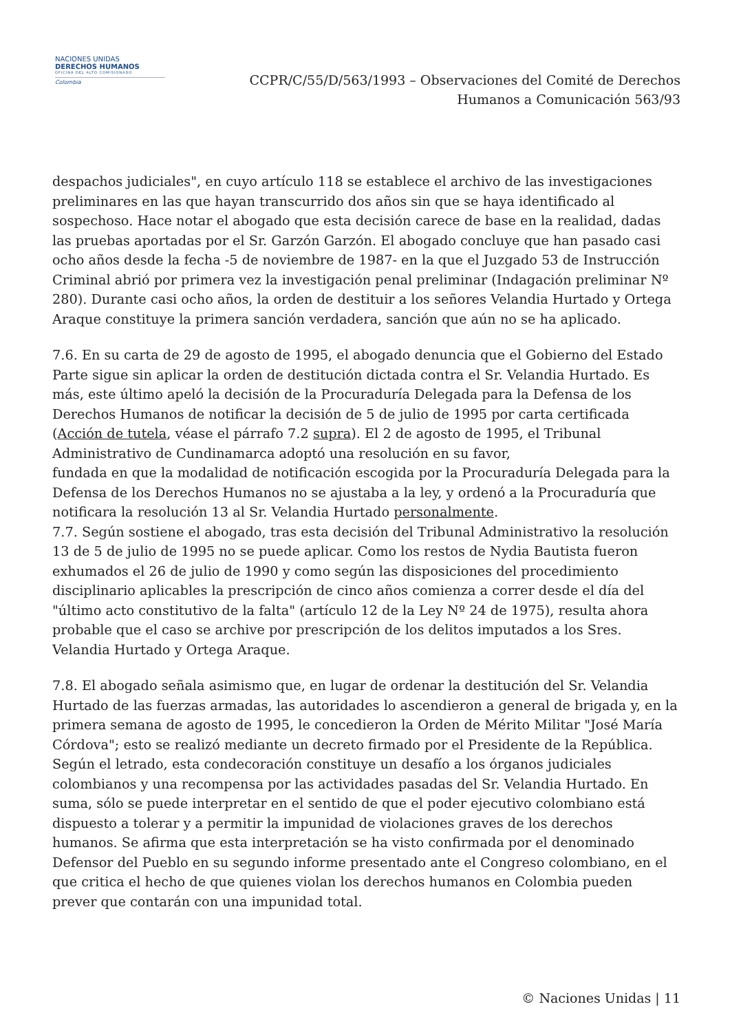NACIONES UNIDAS
DERECHOS HUMANOS
OFICINA DEL ALTO COMISIONADO
Colombia
CCPR/C/55/D/563/1993 – Observaciones del Comité de Derechos
Humanos a Comunicación 563/93
despachos judiciales", en cuyo artículo 118 se establece el archivo de las investigaciones preliminares en las que hayan transcurrido dos años sin que se haya identificado al sospechoso. Hace notar el abogado que esta decisión carece de base en la realidad, dadas las pruebas aportadas por el Sr. Garzón Garzón. El abogado concluye que han pasado casi ocho años desde la fecha -5 de noviembre de 1987- en la que el Juzgado 53 de Instrucción Criminal abrió por primera vez la investigación penal preliminar (Indagación preliminar Nº 280). Durante casi ocho años, la orden de destituir a los señores Velandia Hurtado y Ortega Araque constituye la primera sanción verdadera, sanción que aún no se ha aplicado.
7.6. En su carta de 29 de agosto de 1995, el abogado denuncia que el Gobierno del Estado Parte sigue sin aplicar la orden de destitución dictada contra el Sr. Velandia Hurtado. Es más, este último apeló la decisión de la Procuraduría Delegada para la Defensa de los Derechos Humanos de notificar la decisión de 5 de julio de 1995 por carta certificada (Acción de tutela, véase el párrafo 7.2 supra). El 2 de agosto de 1995, el Tribunal Administrativo de Cundinamarca adoptó una resolución en su favor,
fundada en que la modalidad de notificación escogida por la Procuraduría Delegada para la Defensa de los Derechos Humanos no se ajustaba a la ley, y ordenó a la Procuraduría que notificara la resolución 13 al Sr. Velandia Hurtado personalmente.
7.7. Según sostiene el abogado, tras esta decisión del Tribunal Administrativo la resolución 13 de 5 de julio de 1995 no se puede aplicar. Como los restos de Nydia Bautista fueron exhumados el 26 de julio de 1990 y como según las disposiciones del procedimiento disciplinario aplicables la prescripción de cinco años comienza a correr desde el día del "último acto constitutivo de la falta" (artículo 12 de la Ley Nº 24 de 1975), resulta ahora probable que el caso se archive por prescripción de los delitos imputados a los Sres. Velandia Hurtado y Ortega Araque.
7.8. El abogado señala asimismo que, en lugar de ordenar la destitución del Sr. Velandia Hurtado de las fuerzas armadas, las autoridades lo ascendieron a general de brigada y, en la primera semana de agosto de 1995, le concedieron la Orden de Mérito Militar "José María Córdova"; esto se realizó mediante un decreto firmado por el Presidente de la República. Según el letrado, esta condecoración constituye un desafío a los órganos judiciales colombianos y una recompensa por las actividades pasadas del Sr. Velandia Hurtado. En suma, sólo se puede interpretar en el sentido de que el poder ejecutivo colombiano está dispuesto a tolerar y a permitir la impunidad de violaciones graves de los derechos humanos. Se afirma que esta interpretación se ha visto confirmada por el denominado Defensor del Pueblo en su segundo informe presentado ante el Congreso colombiano, en el que critica el hecho de que quienes violan los derechos humanos en Colombia pueden prever que contarán con una impunidad total.
© Naciones Unidas | 11